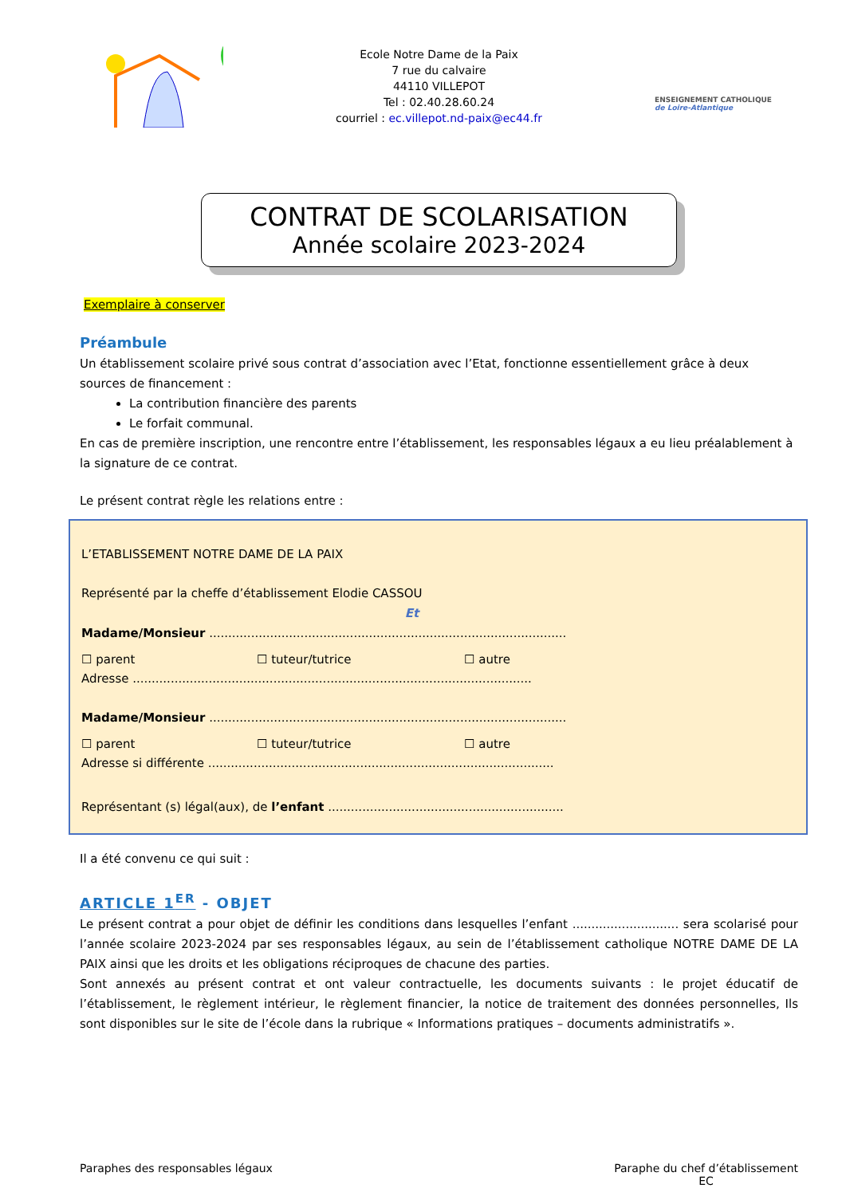Ecole Notre Dame de la Paix
7 rue du calvaire
44110 VILLEPOT
Tel : 02.40.28.60.24
courriel : ec.villepot.nd-paix@ec44.fr
ENSEIGNEMENT CATHOLIQUE
de Loire-Atlantique
CONTRAT DE SCOLARISATION
Année scolaire 2023-2024
Exemplaire à conserver
Préambule
Un établissement scolaire privé sous contrat d’association avec l’Etat, fonctionne essentiellement grâce à deux sources de financement :
La contribution financière des parents
Le forfait communal.
En cas de première inscription, une rencontre entre l’établissement, les responsables légaux a eu lieu préalablement à la signature de ce contrat.
Le présent contrat règle les relations entre :
L’ETABLISSEMENT NOTRE DAME DE LA PAIX
Représenté par la cheffe d’établissement Elodie CASSOU
Et
Madame/Monsieur ..............................................................................................
☐ parent ☐ tuteur/tutrice ☐ autre
Adresse .........................................................................................................
Madame/Monsieur ..............................................................................................
☐ parent ☐ tuteur/tutrice ☐ autre
Adresse si différente ...........................................................................................
Représentant (s) légal(aux), de l’enfant ..............................................................
Il a été convenu ce qui suit :
ARTICLE 1<sup>ER</sup> - OBJET
Le présent contrat a pour objet de définir les conditions dans lesquelles l’enfant ............................ sera scolarisé pour l’année scolaire 2023-2024 par ses responsables légaux, au sein de l’établissement catholique NOTRE DAME DE LA PAIX ainsi que les droits et les obligations réciproques de chacune des parties.
Sont annexés au présent contrat et ont valeur contractuelle, les documents suivants : le projet éducatif de l’établissement, le règlement intérieur, le règlement financier, la notice de traitement des données personnelles, Ils sont disponibles sur le site de l’école dans la rubrique « Informations pratiques – documents administratifs ».
Paraphes des responsables légaux
Paraphe du chef d’établissement
EC